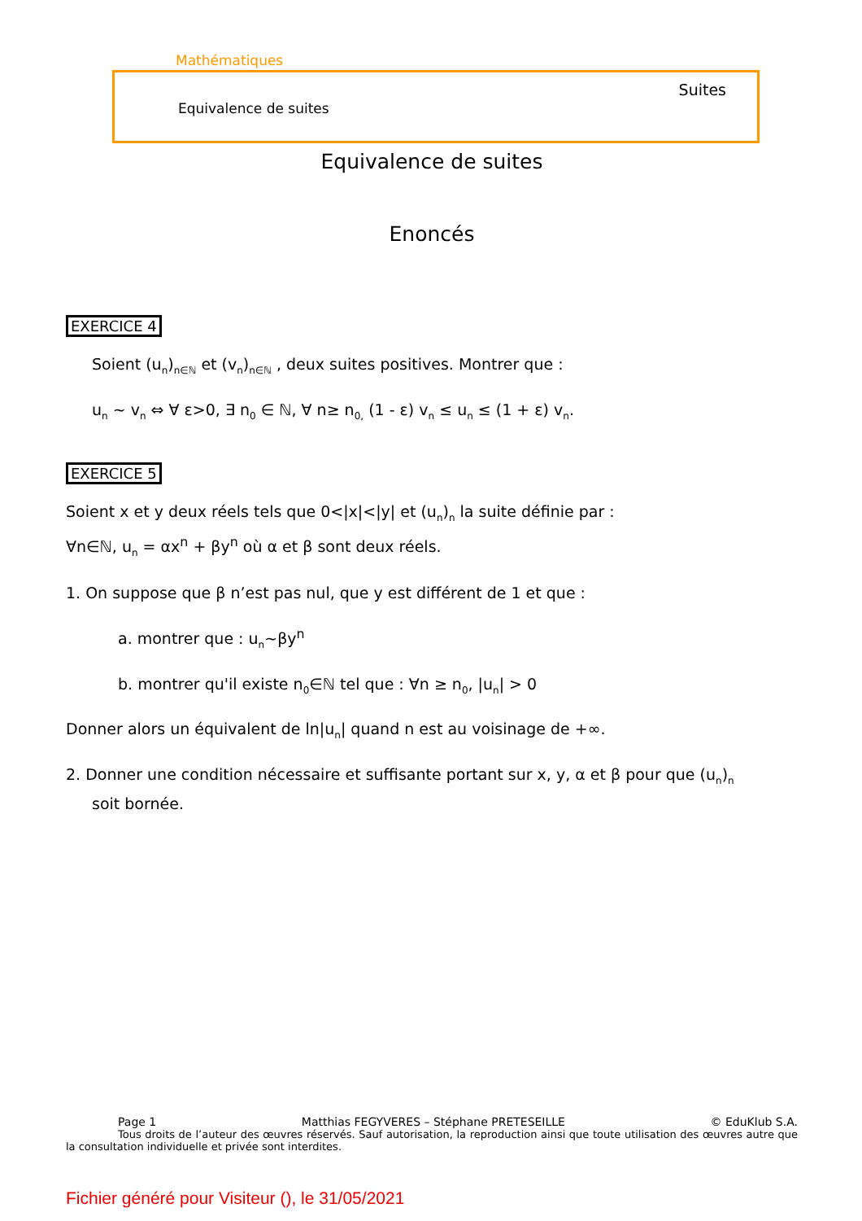Mathématiques
Suites
Equivalence de suites
Equivalence de suites
Enoncés
EXERCICE 4
Soient (u<sub>n</sub>)<sub>n∈ℕ</sub> et (v<sub>n</sub>)<sub>n∈ℕ</sub> , deux suites positives. Montrer que :
u<sub>n</sub> ~ v<sub>n</sub> ⇔ ∀ ε>0, ∃ n<sub>0</sub> ∈ ℕ, ∀ n≥ n<sub>0,</sub> (1 - ε) v<sub>n</sub> ≤ u<sub>n</sub> ≤ (1 + ε) v<sub>n</sub>.
EXERCICE 5
Soient x et y deux réels tels que 0<|x|<|y| et (u<sub>n</sub>)<sub>n</sub> la suite définie par :
∀n∈ℕ, u<sub>n</sub> = αx<sup>n</sup> + βy<sup>n</sup> où α et β sont deux réels.
1. On suppose que β n’est pas nul, que y est différent de 1 et que :
a. montrer que : u<sub>n</sub>~βy<sup>n</sup>
b. montrer qu'il existe n<sub>0</sub>∈ℕ tel que : ∀n ≥ n<sub>0</sub>, |u<sub>n</sub>| > 0
Donner alors un équivalent de ln|u<sub>n</sub>| quand n est au voisinage de +∞.
2. Donner une condition nécessaire et suffisante portant sur x, y, α et β pour que (u<sub>n</sub>)<sub>n</sub>
soit bornée.
Page 1 Matthias FEGYVERES – Stéphane PRETESEILLE © EduKlub S.A.
Tous droits de l’auteur des œuvres réservés. Sauf autorisation, la reproduction ainsi que toute utilisation des œuvres autre que la consultation individuelle et privée sont interdites.
Fichier généré pour Visiteur (), le 31/05/2021